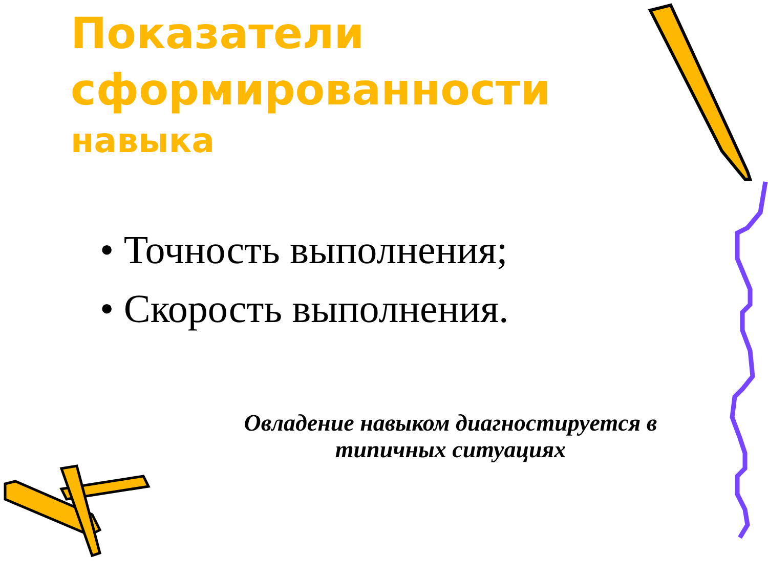Показатели
сформированности
навыка
• Точность выполнения;
• Скорость выполнения.
Овладение навыком диагностируется в типичных ситуациях